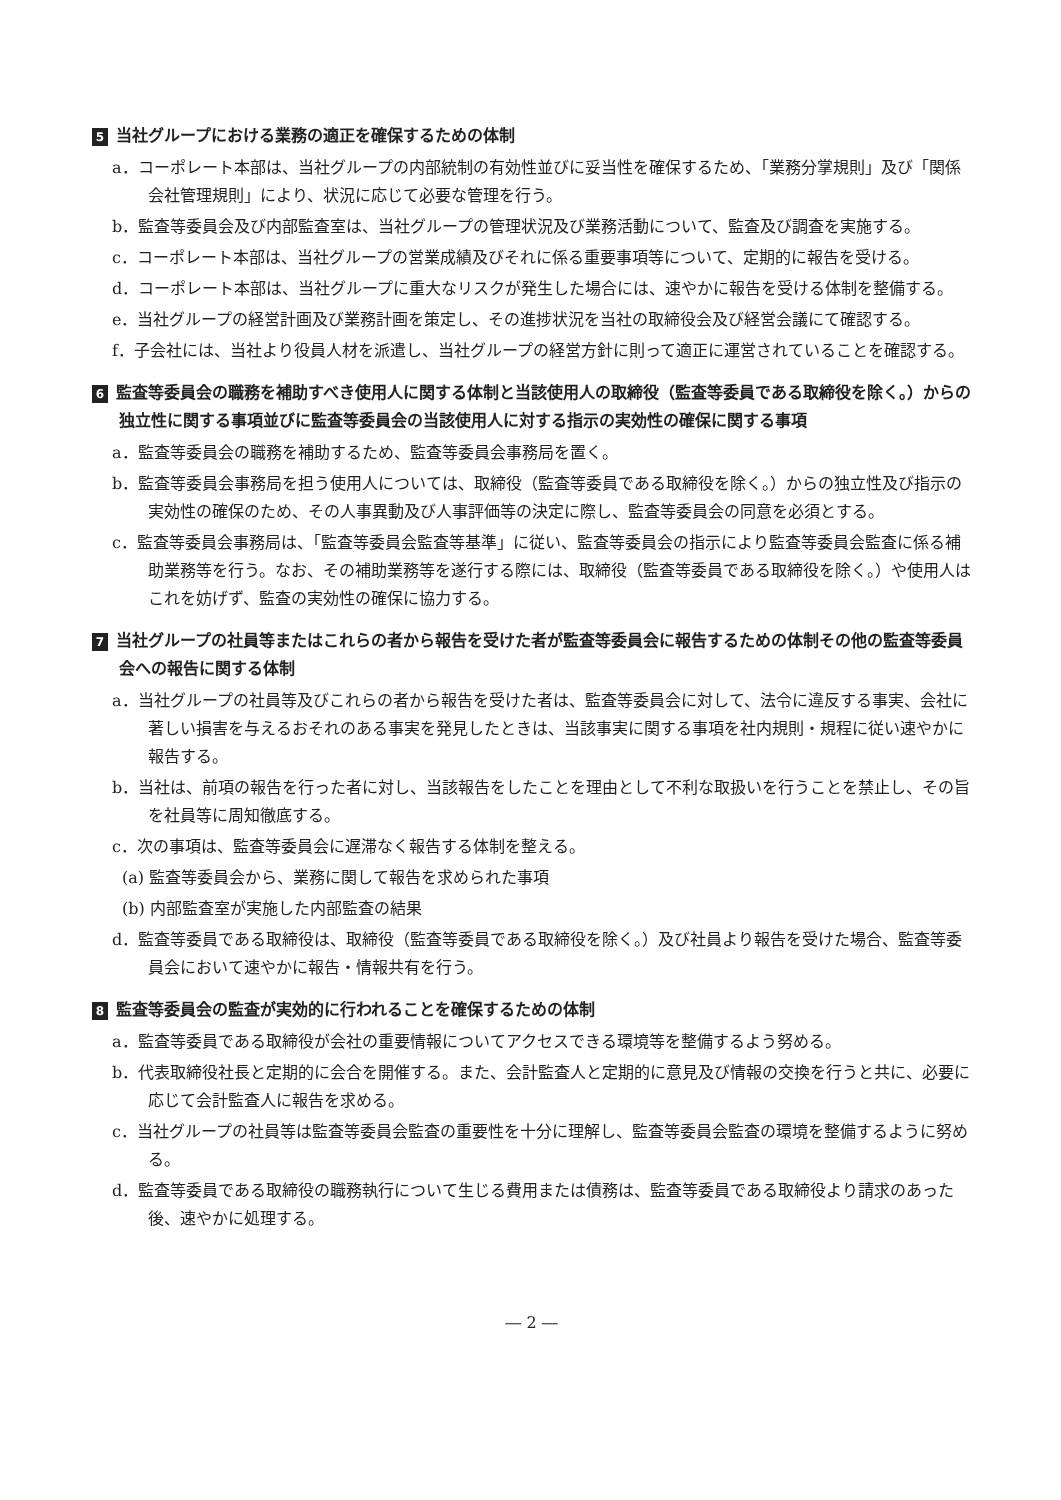5 当社グループにおける業務の適正を確保するための体制
a．コーポレート本部は、当社グループの内部統制の有効性並びに妥当性を確保するため、「業務分掌規則」及び「関係会社管理規則」により、状況に応じて必要な管理を行う。
b．監査等委員会及び内部監査室は、当社グループの管理状況及び業務活動について、監査及び調査を実施する。
c．コーポレート本部は、当社グループの営業成績及びそれに係る重要事項等について、定期的に報告を受ける。
d．コーポレート本部は、当社グループに重大なリスクが発生した場合には、速やかに報告を受ける体制を整備する。
e．当社グループの経営計画及び業務計画を策定し、その進捗状況を当社の取締役会及び経営会議にて確認する。
f．子会社には、当社より役員人材を派遣し、当社グループの経営方針に則って適正に運営されていることを確認する。
6 監査等委員会の職務を補助すべき使用人に関する体制と当該使用人の取締役（監査等委員である取締役を除く。）からの独立性に関する事項並びに監査等委員会の当該使用人に対する指示の実効性の確保に関する事項
a．監査等委員会の職務を補助するため、監査等委員会事務局を置く。
b．監査等委員会事務局を担う使用人については、取締役（監査等委員である取締役を除く。）からの独立性及び指示の実効性の確保のため、その人事異動及び人事評価等の決定に際し、監査等委員会の同意を必須とする。
c．監査等委員会事務局は、「監査等委員会監査等基準」に従い、監査等委員会の指示により監査等委員会監査に係る補助業務等を行う。なお、その補助業務等を遂行する際には、取締役（監査等委員である取締役を除く。）や使用人はこれを妨げず、監査の実効性の確保に協力する。
7 当社グループの社員等またはこれらの者から報告を受けた者が監査等委員会に報告するための体制その他の監査等委員会への報告に関する体制
a．当社グループの社員等及びこれらの者から報告を受けた者は、監査等委員会に対して、法令に違反する事実、会社に著しい損害を与えるおそれのある事実を発見したときは、当該事実に関する事項を社内規則・規程に従い速やかに報告する。
b．当社は、前項の報告を行った者に対し、当該報告をしたことを理由として不利な取扱いを行うことを禁止し、その旨を社員等に周知徹底する。
c．次の事項は、監査等委員会に遅滞なく報告する体制を整える。
(a) 監査等委員会から、業務に関して報告を求められた事項
(b) 内部監査室が実施した内部監査の結果
d．監査等委員である取締役は、取締役（監査等委員である取締役を除く。）及び社員より報告を受けた場合、監査等委員会において速やかに報告・情報共有を行う。
8 監査等委員会の監査が実効的に行われることを確保するための体制
a．監査等委員である取締役が会社の重要情報についてアクセスできる環境等を整備するよう努める。
b．代表取締役社長と定期的に会合を開催する。また、会計監査人と定期的に意見及び情報の交換を行うと共に、必要に応じて会計監査人に報告を求める。
c．当社グループの社員等は監査等委員会監査の重要性を十分に理解し、監査等委員会監査の環境を整備するように努める。
d．監査等委員である取締役の職務執行について生じる費用または債務は、監査等委員である取締役より請求のあった後、速やかに処理する。
― 2 ―